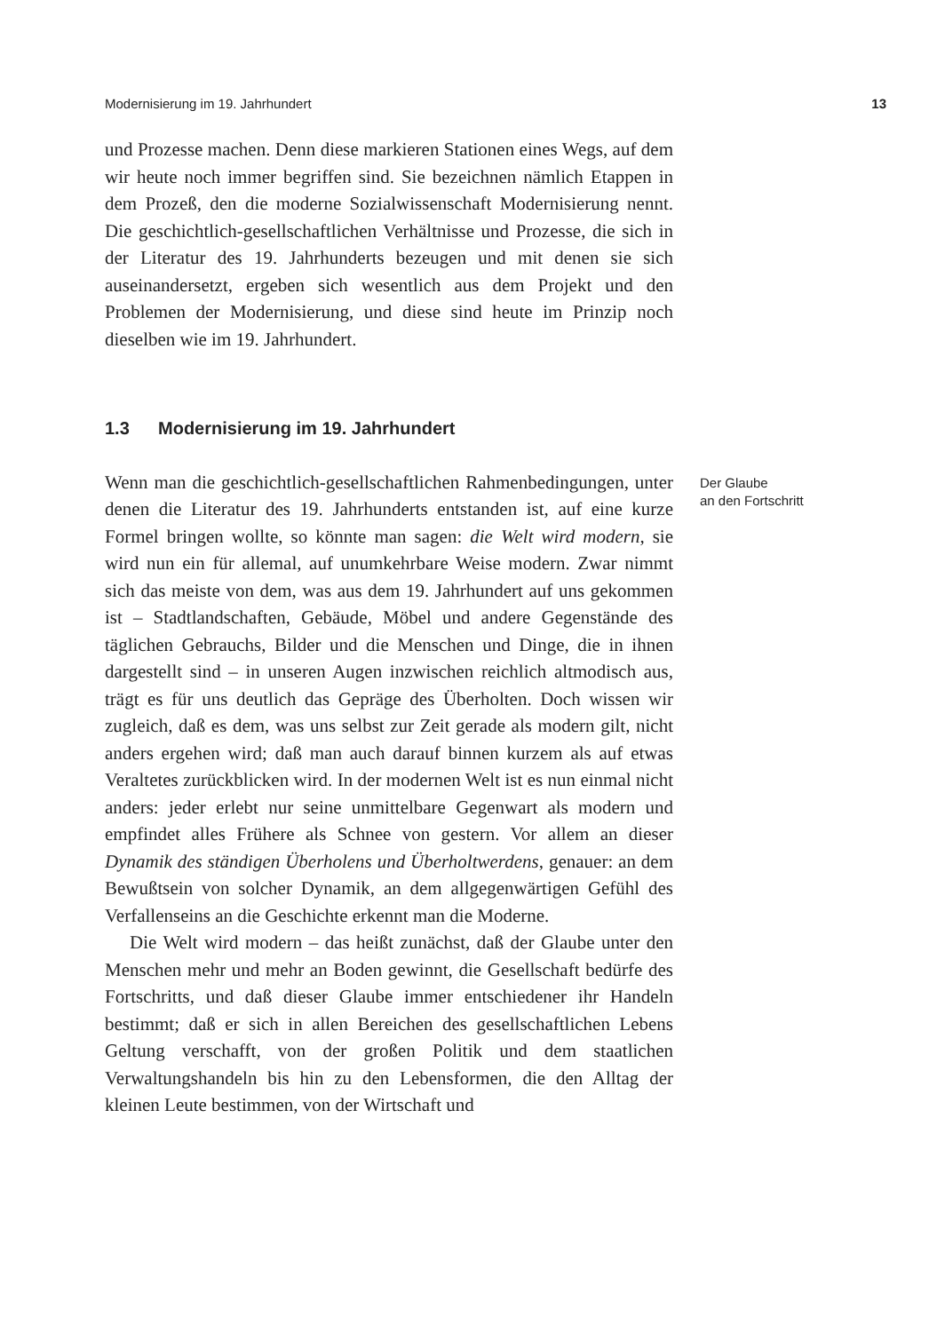Modernisierung im 19. Jahrhundert 13
und Prozesse machen. Denn diese markieren Stationen eines Wegs, auf dem wir heute noch immer begriffen sind. Sie bezeichnen nämlich Etappen in dem Prozeß, den die moderne Sozialwissenschaft Modernisierung nennt. Die geschichtlich-gesellschaftlichen Verhältnisse und Prozesse, die sich in der Literatur des 19. Jahrhunderts bezeugen und mit denen sie sich auseinandersetzt, ergeben sich wesentlich aus dem Projekt und den Problemen der Modernisierung, und diese sind heute im Prinzip noch dieselben wie im 19. Jahrhundert.
1.3 Modernisierung im 19. Jahrhundert
Wenn man die geschichtlich-gesellschaftlichen Rahmenbedingungen, unter denen die Literatur des 19. Jahrhunderts entstanden ist, auf eine kurze Formel bringen wollte, so könnte man sagen: die Welt wird modern, sie wird nun ein für allemal, auf unumkehrbare Weise modern. Zwar nimmt sich das meiste von dem, was aus dem 19. Jahrhundert auf uns gekommen ist – Stadtlandschaften, Gebäude, Möbel und andere Gegenstände des täglichen Gebrauchs, Bilder und die Menschen und Dinge, die in ihnen dargestellt sind – in unseren Augen inzwischen reichlich altmodisch aus, trägt es für uns deutlich das Gepräge des Überholten. Doch wissen wir zugleich, daß es dem, was uns selbst zur Zeit gerade als modern gilt, nicht anders ergehen wird; daß man auch darauf binnen kurzem als auf etwas Veraltetes zurückblicken wird. In der modernen Welt ist es nun einmal nicht anders: jeder erlebt nur seine unmittelbare Gegenwart als modern und empfindet alles Frühere als Schnee von gestern. Vor allem an dieser Dynamik des ständigen Überholens und Überholtwerdens, genauer: an dem Bewußtsein von solcher Dynamik, an dem allgegenwärtigen Gefühl des Verfallenseins an die Geschichte erkennt man die Moderne.
Die Welt wird modern – das heißt zunächst, daß der Glaube unter den Menschen mehr und mehr an Boden gewinnt, die Gesellschaft bedürfe des Fortschritts, und daß dieser Glaube immer entschiedener ihr Handeln bestimmt; daß er sich in allen Bereichen des gesellschaftlichen Lebens Geltung verschafft, von der großen Politik und dem staatlichen Verwaltungshandeln bis hin zu den Lebensformen, die den Alltag der kleinen Leute bestimmen, von der Wirtschaft und
Der Glaube
an den Fortschritt